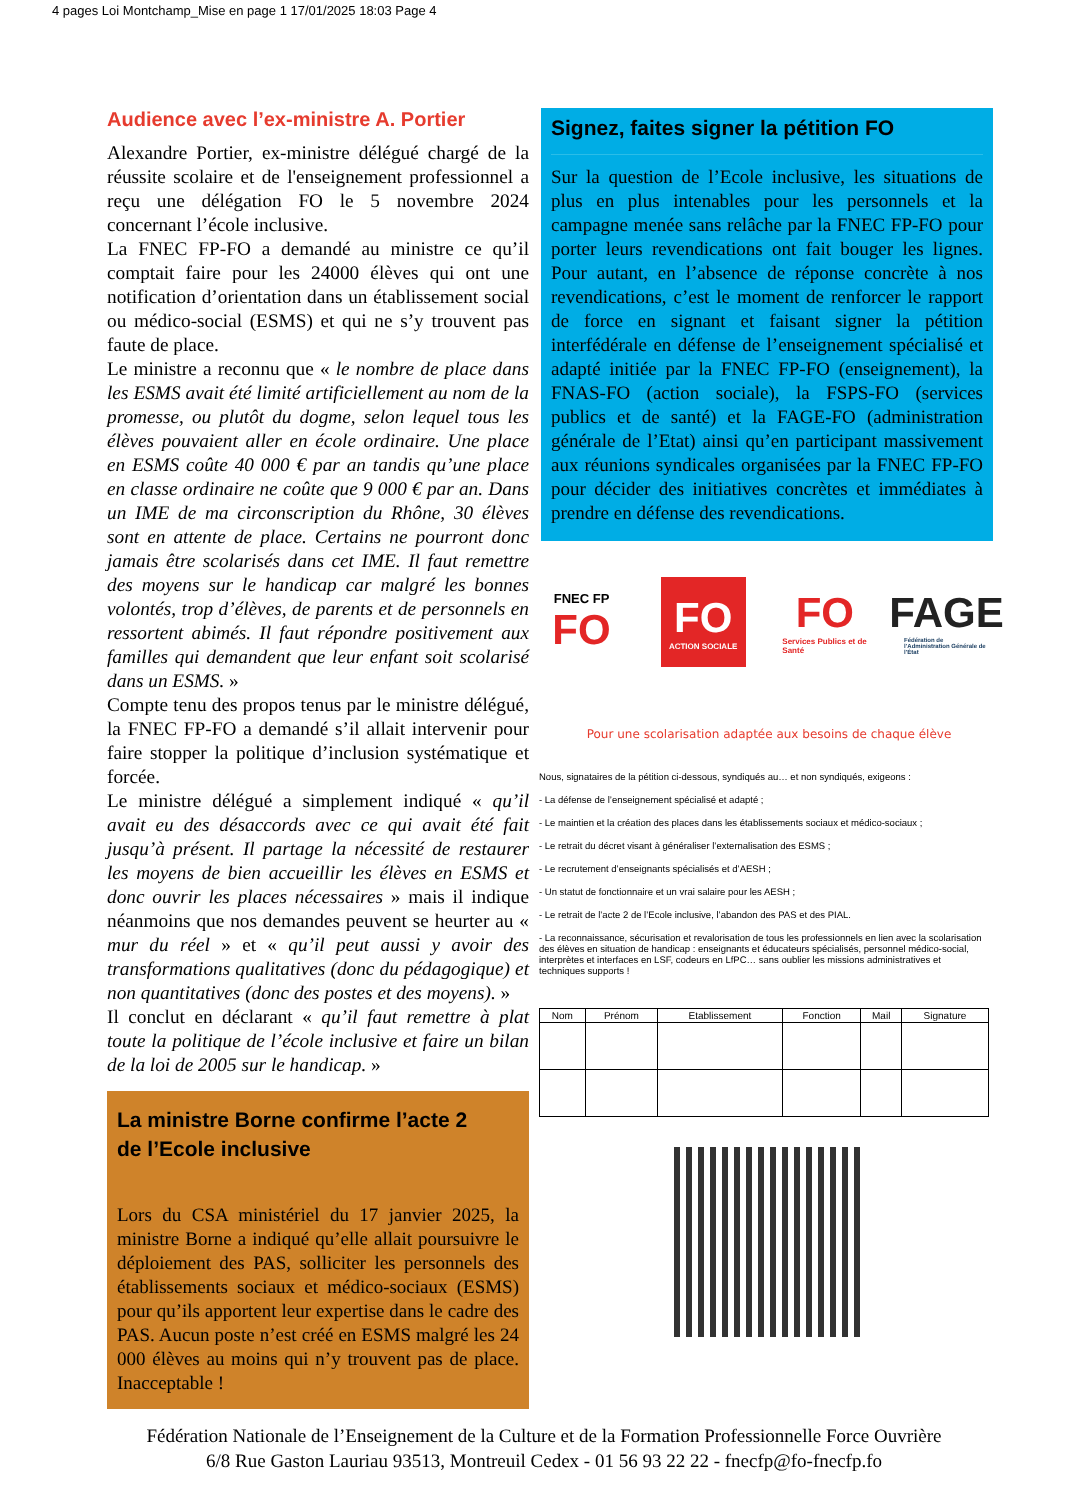4 pages Loi Montchamp_Mise en page 1 17/01/2025 18:03 Page 4
Audience avec l’ex-ministre A. Portier
Alexandre Portier, ex-ministre délégué chargé de la réussite scolaire et de l'enseignement professionnel a reçu une délégation FO le 5 novembre 2024 concernant l’école inclusive.
La FNEC FP-FO a demandé au ministre ce qu’il comptait faire pour les 24000 élèves qui ont une notification d’orientation dans un établissement social ou médico-social (ESMS) et qui ne s’y trouvent pas faute de place.
Le ministre a reconnu que « le nombre de place dans les ESMS avait été limité artificiellement au nom de la promesse, ou plutôt du dogme, selon lequel tous les élèves pouvaient aller en école ordinaire. Une place en ESMS coûte 40 000 € par an tandis qu’une place en classe ordinaire ne coûte que 9 000 € par an. Dans un IME de ma circonscription du Rhône, 30 élèves sont en attente de place. Certains ne pourront donc jamais être scolarisés dans cet IME. Il faut remettre des moyens sur le handicap car malgré les bonnes volontés, trop d’élèves, de parents et de personnels en ressortent abimés. Il faut répondre positivement aux familles qui demandent que leur enfant soit scolarisé dans un ESMS. »
Compte tenu des propos tenus par le ministre délégué, la FNEC FP-FO a demandé s’il allait intervenir pour faire stopper la politique d’inclusion systématique et forcée.
Le ministre délégué a simplement indiqué « qu’il avait eu des désaccords avec ce qui avait été fait jusqu’à présent. Il partage la nécessité de restaurer les moyens de bien accueillir les élèves en ESMS et donc ouvrir les places nécessaires » mais il indique néanmoins que nos demandes peuvent se heurter au « mur du réel » et « qu’il peut aussi y avoir des transformations qualitatives (donc du pédagogique) et non quantitatives (donc des postes et des moyens). »
Il conclut en déclarant « qu’il faut remettre à plat toute la politique de l’école inclusive et faire un bilan de la loi de 2005 sur le handicap. »
La ministre Borne confirme l’acte 2
de l’Ecole inclusive
Lors du CSA ministériel du 17 janvier 2025, la ministre Borne a indiqué qu’elle allait poursuivre le déploiement des PAS, solliciter les personnels des établissements sociaux et médico-sociaux (ESMS) pour qu’ils apportent leur expertise dans le cadre des PAS. Aucun poste n’est créé en ESMS malgré les 24 000 élèves au moins qui n’y trouvent pas de place. Inacceptable !
Signez, faites signer la pétition FO
Sur la question de l’Ecole inclusive, les situations de plus en plus intenables pour les personnels et la campagne menée sans relâche par la FNEC FP-FO pour porter leurs revendications ont fait bouger les lignes. Pour autant, en l’absence de réponse concrète à nos revendications, c’est le moment de renforcer le rapport de force en signant et faisant signer la pétition interfédérale en défense de l’enseignement spécialisé et adapté initiée par la FNEC FP-FO (enseignement), la FNAS-FO (action sociale), la FSPS-FO (services publics et de santé) et la FAGE-FO (administration générale de l’Etat) ainsi qu’en participant massivement aux réunions syndicales organisées par la FNEC FP-FO pour décider des initiatives concrètes et immédiates à prendre en défense des revendications.
FNEC FP
FO
FO
ACTION SOCIALE
FO
Services Publics et de Santé
FAGE
Fédération de l’Administration Générale de l’État
Pour une scolarisation adaptée aux besoins de chaque élève
Nous, signataires de la pétition ci-dessous, syndiqués au… et non syndiqués, exigeons :
- La défense de l’enseignement spécialisé et adapté ;
- Le maintien et la création des places dans les établissements sociaux et médico-sociaux ;
- Le retrait du décret visant à généraliser l’externalisation des ESMS ;
- Le recrutement d’enseignants spécialisés et d’AESH ;
- Un statut de fonctionnaire et un vrai salaire pour les AESH ;
- Le retrait de l’acte 2 de l’Ecole inclusive, l’abandon des PAS et des PIAL.
- La reconnaissance, sécurisation et revalorisation de tous les professionnels en lien avec la scolarisation des élèves en situation de handicap : enseignants et éducateurs spécialisés, personnel médico-social, interprètes et interfaces en LSF, codeurs en LfPC… sans oublier les missions administratives et techniques supports !
| Nom | Prénom | Etablissement | Fonction | Mail | Signature |
| --- | --- | --- | --- | --- | --- |
Fédération Nationale de l’Enseignement de la Culture et de la Formation Professionnelle Force Ouvrière
6/8 Rue Gaston Lauriau 93513, Montreuil Cedex - 01 56 93 22 22 - fnecfp@fo-fnecfp.fo